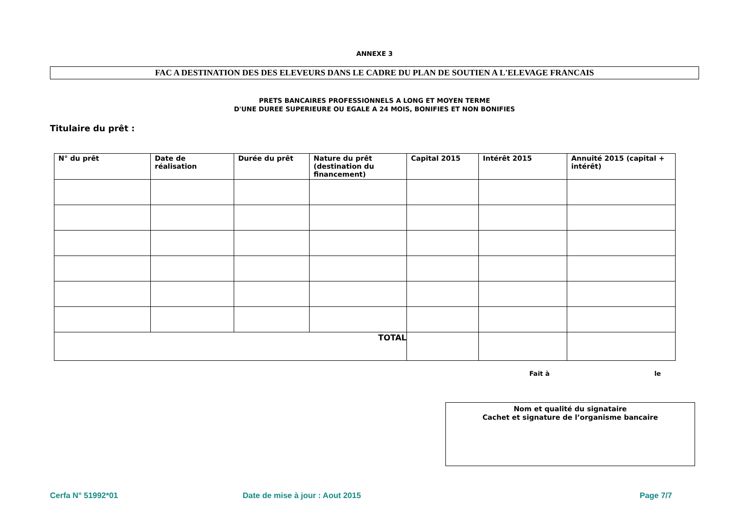ANNEXE 3
FAC A DESTINATION DES DES ELEVEURS DANS LE CADRE DU PLAN DE SOUTIEN A L'ELEVAGE FRANCAIS
PRETS BANCAIRES PROFESSIONNELS A LONG ET MOYEN TERME
D'UNE DUREE SUPERIEURE OU EGALE A 24 MOIS, BONIFIES ET NON BONIFIES
Titulaire du prêt :
| N° du prêt | Date de réalisation | Durée du prêt | Nature du prêt (destination du financement) | Capital 2015 | Intérêt 2015 | Annuité 2015 (capital + intérêt) |
| --- | --- | --- | --- | --- | --- | --- |
| TOTAL | | | | | | |
Fait à le
Nom et qualité du signataire
Cachet et signature de l’organisme bancaire
Cerfa N° 51992*01 Date de mise à jour : Aout 2015 Page 7/7